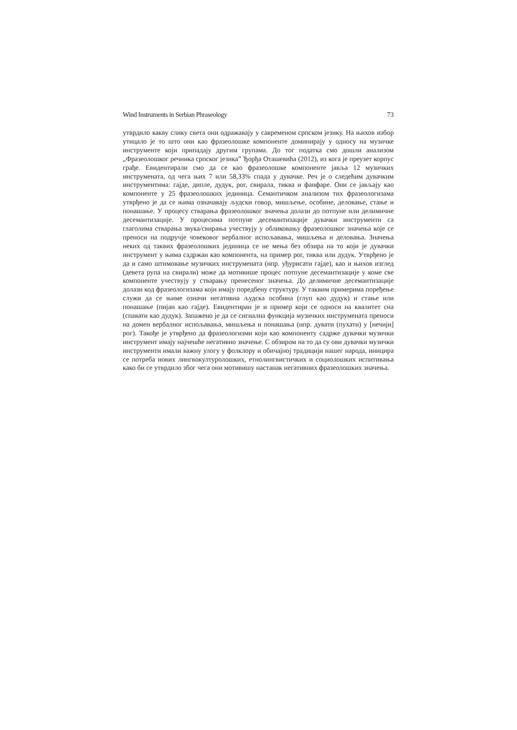Wind Instruments in Serbian Phraseology 73
утврдило какву слику света они одражавају у савременом српском језику. На њихов избор утицало је то што они као фразеолошке компоненте доминирају у односу на музичке инструменте који припадају другим групама. До тог податка смо дошли анализом „Фразеолошког речника српског језика” Ђорђа Оташевића (2012), из кога је преузет корпус грађе. Евидентирали смо да се као фразеолошке компоненте јавља 12 музичких инструмената, од чега њих 7 или 58,33% спада у дувачке. Реч је о следећим дувачким инструментима: гајде, дипле, дудук, рог, свирала, тиква и фанфаре. Они се јављају као компоненте у 25 фразеолошких јединица. Семантичком анализом тих фразеологизама утврђено је да се њима означавају људски говор, мишљење, особине, деловање, стање и понашање. У процесу стварања фразеолошког значења долази до потпуне или делимичне десемантизације. У процесима потпуне десемантизације дувачки инструменти са глаголима стварања звука/свирања учествују у обликовању фразеолошког значења које се преноси на подручје човековог вербалног испољавања, мишљења и деловања. Значења неких од таквих фразеолошких јединица се не мења без обзира на то који је дувачки инструмент у њима садржан као компонента, на пример рог, тиква или дудук. Утврђено је да и само штимовање музичких инструмената (нпр. уђурисати гајде), као и њихов изглед (девета рупа на свирали) може да мотивише процес потпуне десемантизације у коме све компоненте учествују у стварању пренесеног значења. До делимичне десемантизације долази код фразеологизама који имају поредбену структуру. У таквим примерима поређење служи да се њиме означи негативна људска особина (глуп као дудук) и стање или понашање (пијан као гајде). Евидентиран је и пример који се односи на квалитет сна (спавати као дудук). Запажено је да се сигнална функција музичких инструмената преноси на домен вербалног испољавања, мишљења и понашања (нпр. дувати (пухати) у [нечији] рог). Такође је утврђено да фразеологизми који као компоненту садрже дувачки музички инструмент имају најчешће негативно значење. С обзиром на то да су ови дувачки музички инструменти имали важну улогу у фолклору и обичајној традицији нашег народа, иницира се потреба нових лингвокултуролошких, етнолингвистичких и социолошких испитивања како би се утврдило због чега они мотивишу настанак негативних фразеолошких значења.